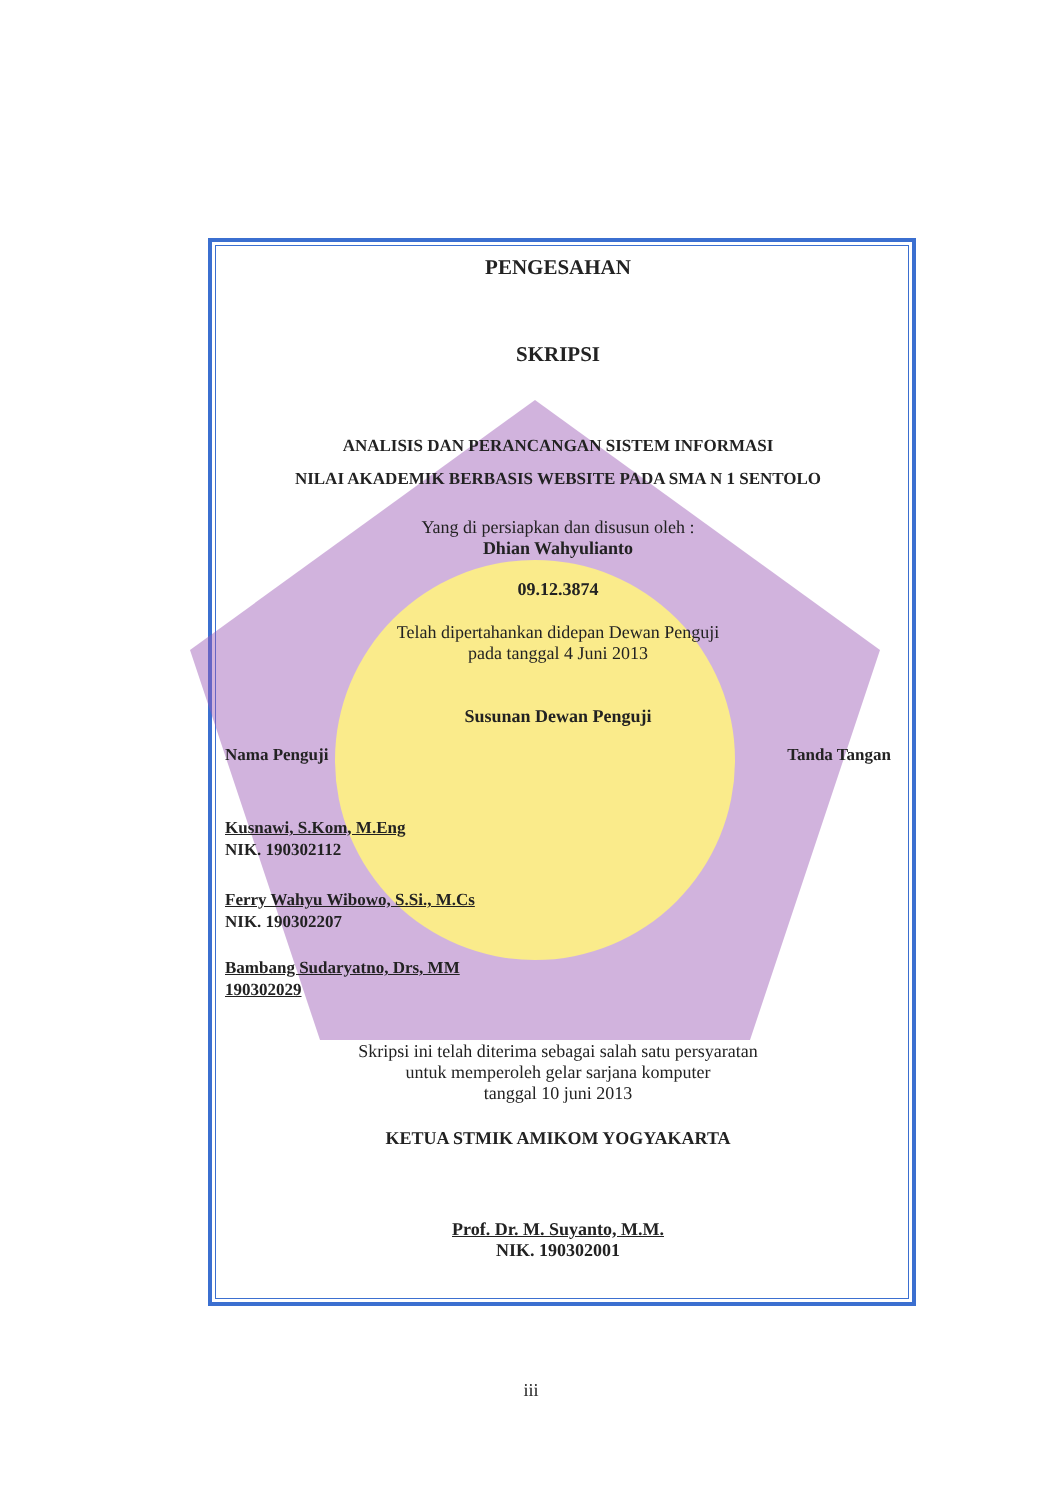PENGESAHAN
SKRIPSI
ANALISIS DAN PERANCANGAN SISTEM INFORMASI
NILAI AKADEMIK BERBASIS WEBSITE PADA SMA N 1 SENTOLO
Yang di persiapkan dan disusun oleh :
Dhian Wahyulianto
09.12.3874
Telah dipertahankan didepan Dewan Penguji
pada tanggal 4 Juni 2013
Susunan Dewan Penguji
Nama Penguji Tanda Tangan
Kusnawi, S.Kom, M.Eng
NIK. 190302112
Ferry Wahyu Wibowo, S.Si., M.Cs
NIK. 190302207
Bambang Sudaryatno, Drs, MM
190302029
Skripsi ini telah diterima sebagai salah satu persyaratan
untuk memperoleh gelar sarjana komputer
tanggal 10 juni 2013
KETUA STMIK AMIKOM YOGYAKARTA
Prof. Dr. M. Suyanto, M.M.
NIK. 190302001
iii